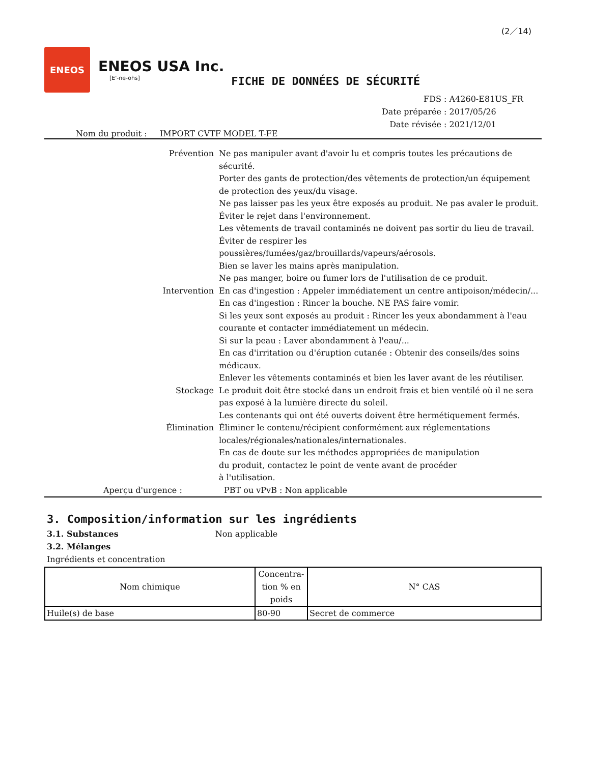(2／14)
ENEOS
ENEOS USA Inc.
[E'-ne-ohs]
FICHE DE DONNÉES DE SÉCURITÉ
FDS : A4260-E81US_FR
Date préparée : 2017/05/26
Date révisée : 2021/12/01
Nom du produit : IMPORT CVTF MODEL T-FE
Prévention Ne pas manipuler avant d'avoir lu et compris toutes les précautions de sécurité.
Porter des gants de protection/des vêtements de protection/un équipement de protection des yeux/du visage.
Ne pas laisser pas les yeux être exposés au produit. Ne pas avaler le produit.
Éviter le rejet dans l'environnement.
Les vêtements de travail contaminés ne doivent pas sortir du lieu de travail.
Éviter de respirer les
poussières/fumées/gaz/brouillards/vapeurs/aérosols.
Bien se laver les mains après manipulation.
Ne pas manger, boire ou fumer lors de l'utilisation de ce produit.
Intervention En cas d'ingestion : Appeler immédiatement un centre antipoison/médecin/...
En cas d'ingestion : Rincer la bouche. NE PAS faire vomir.
Si les yeux sont exposés au produit : Rincer les yeux abondamment à l'eau courante et contacter immédiatement un médecin.
Si sur la peau : Laver abondamment à l'eau/...
En cas d'irritation ou d'éruption cutanée : Obtenir des conseils/des soins médicaux.
Enlever les vêtements contaminés et bien les laver avant de les réutiliser.
Stockage Le produit doit être stocké dans un endroit frais et bien ventilé où il ne sera pas exposé à la lumière directe du soleil.
Les contenants qui ont été ouverts doivent être hermétiquement fermés.
Élimination Éliminer le contenu/récipient conformément aux réglementations locales/régionales/nationales/internationales.
En cas de doute sur les méthodes appropriées de manipulation
du produit, contactez le point de vente avant de procéder
à l'utilisation.
Aperçu d'urgence : PBT ou vPvB : Non applicable
3. Composition/information sur les ingrédients
3.1. Substances Non applicable
3.2. Mélanges
Ingrédients et concentration
| Nom chimique | Concentra- tion % en poids | N° CAS |
| --- | --- | --- |
| Huile(s) de base | 80-90 | Secret de commerce |